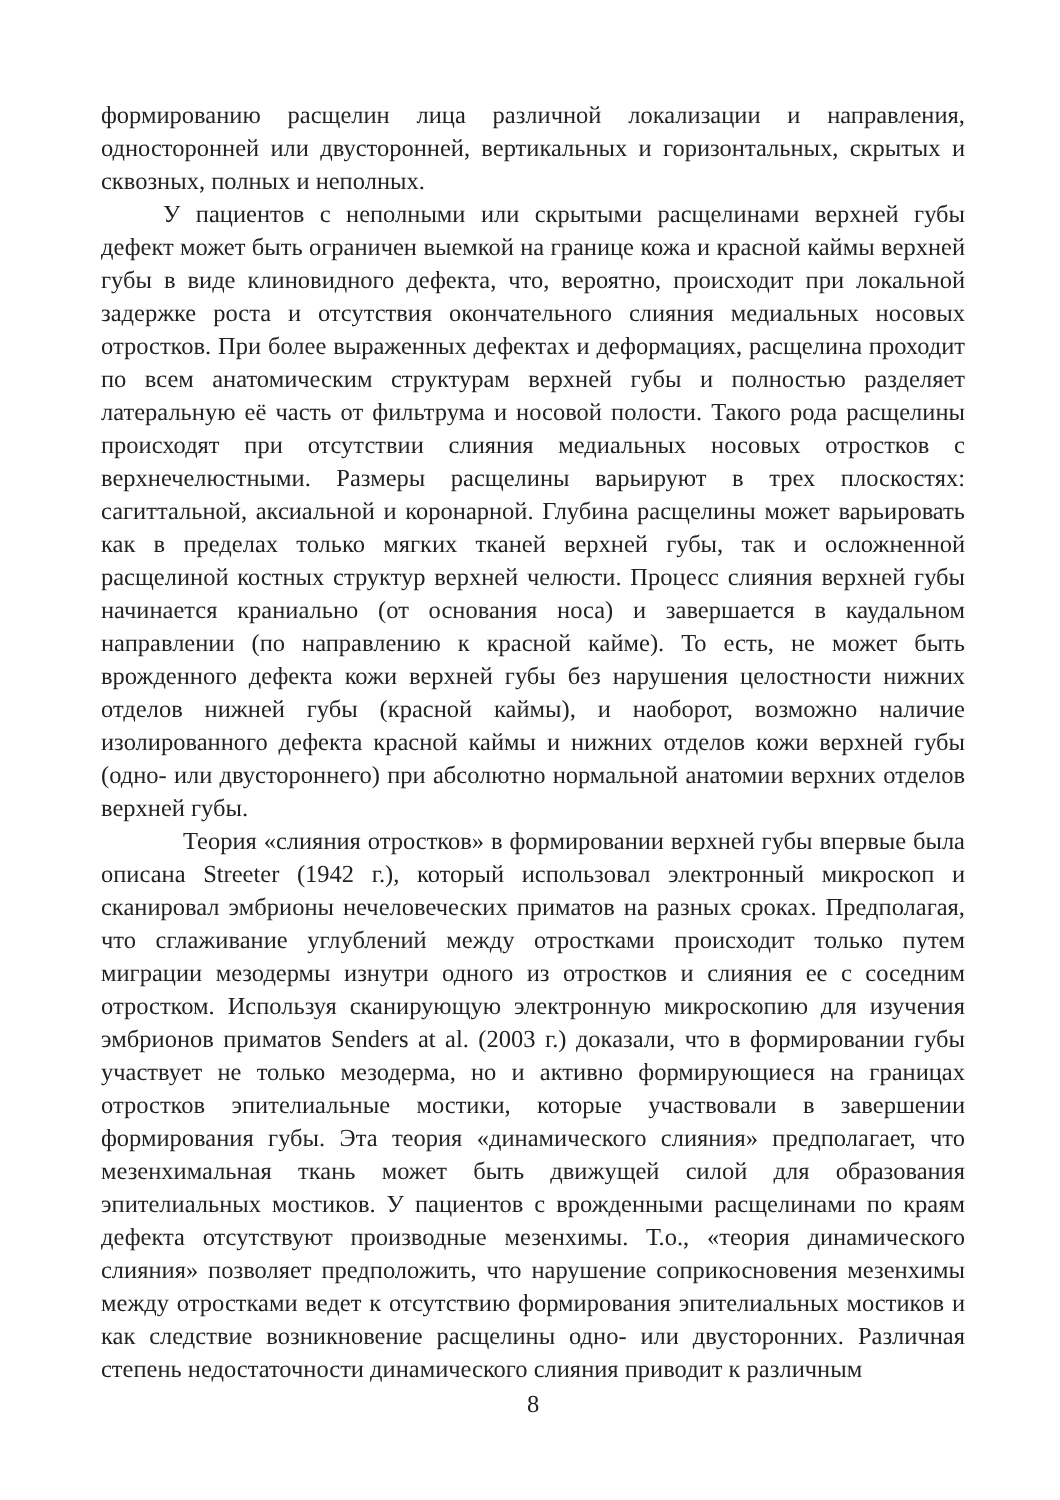формированию расщелин лица различной локализации и направления, односторонней или двусторонней, вертикальных и горизонтальных, скрытых и сквозных, полных и неполных.
У пациентов с неполными или скрытыми расщелинами верхней губы дефект может быть ограничен выемкой на границе кожа и красной каймы верхней губы в виде клиновидного дефекта, что, вероятно, происходит при локальной задержке роста и отсутствия окончательного слияния медиальных носовых отростков. При более выраженных дефектах и деформациях, расщелина проходит по всем анатомическим структурам верхней губы и полностью разделяет латеральную её часть от фильтрума и носовой полости. Такого рода расщелины происходят при отсутствии слияния медиальных носовых отростков с верхнечелюстными. Размеры расщелины варьируют в трех плоскостях: сагиттальной, аксиальной и коронарной. Глубина расщелины может варьировать как в пределах только мягких тканей верхней губы, так и осложненной расщелиной костных структур верхней челюсти. Процесс слияния верхней губы начинается краниально (от основания носа) и завершается в каудальном направлении (по направлению к красной кайме). То есть, не может быть врожденного дефекта кожи верхней губы без нарушения целостности нижних отделов нижней губы (красной каймы), и наоборот, возможно наличие изолированного дефекта красной каймы и нижних отделов кожи верхней губы (одно- или двустороннего) при абсолютно нормальной анатомии верхних отделов верхней губы.
Теория «слияния отростков» в формировании верхней губы впервые была описана Streeter (1942 г.), который использовал электронный микроскоп и сканировал эмбрионы нечеловеческих приматов на разных сроках. Предполагая, что сглаживание углублений между отростками происходит только путем миграции мезодермы изнутри одного из отростков и слияния ее с соседним отростком. Используя сканирующую электронную микроскопию для изучения эмбрионов приматов Senders at al. (2003 г.) доказали, что в формировании губы участвует не только мезодерма, но и активно формирующиеся на границах отростков эпителиальные мостики, которые участвовали в завершении формирования губы. Эта теория «динамического слияния» предполагает, что мезенхимальная ткань может быть движущей силой для образования эпителиальных мостиков. У пациентов с врожденными расщелинами по краям дефекта отсутствуют производные мезенхимы. Т.о., «теория динамического слияния» позволяет предположить, что нарушение соприкосновения мезенхимы между отростками ведет к отсутствию формирования эпителиальных мостиков и как следствие возникновение расщелины одно- или двусторонних. Различная степень недостаточности динамического слияния приводит к различным
8